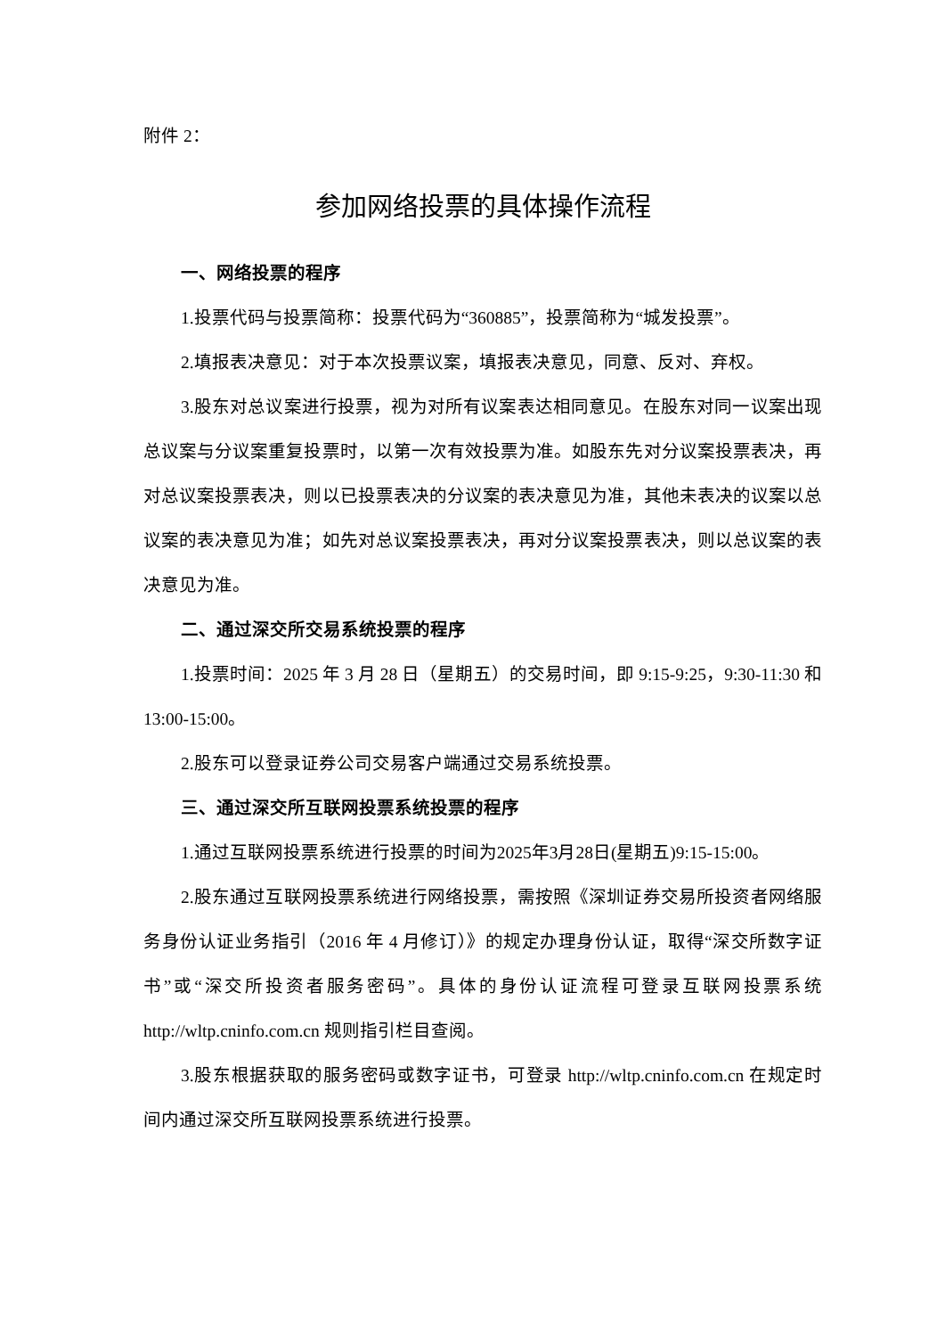附件 2：
参加网络投票的具体操作流程
一、网络投票的程序
1.投票代码与投票简称：投票代码为“360885”，投票简称为“城发投票”。
2.填报表决意见：对于本次投票议案，填报表决意见，同意、反对、弃权。
3.股东对总议案进行投票，视为对所有议案表达相同意见。在股东对同一议案出现总议案与分议案重复投票时，以第一次有效投票为准。如股东先对分议案投票表决，再对总议案投票表决，则以已投票表决的分议案的表决意见为准，其他未表决的议案以总议案的表决意见为准；如先对总议案投票表决，再对分议案投票表决，则以总议案的表决意见为准。
二、通过深交所交易系统投票的程序
1.投票时间：2025 年 3 月 28 日（星期五）的交易时间，即 9:15-9:25，9:30-11:30 和 13:00-15:00。
2.股东可以登录证券公司交易客户端通过交易系统投票。
三、通过深交所互联网投票系统投票的程序
1.通过互联网投票系统进行投票的时间为2025年3月28日(星期五)9:15-15:00。
2.股东通过互联网投票系统进行网络投票，需按照《深圳证券交易所投资者网络服务身份认证业务指引（2016 年 4 月修订）》的规定办理身份认证，取得“深交所数字证书”或“深交所投资者服务密码”。具体的身份认证流程可登录互联网投票系统 http://wltp.cninfo.com.cn 规则指引栏目查阅。
3.股东根据获取的服务密码或数字证书，可登录 http://wltp.cninfo.com.cn 在规定时间内通过深交所互联网投票系统进行投票。